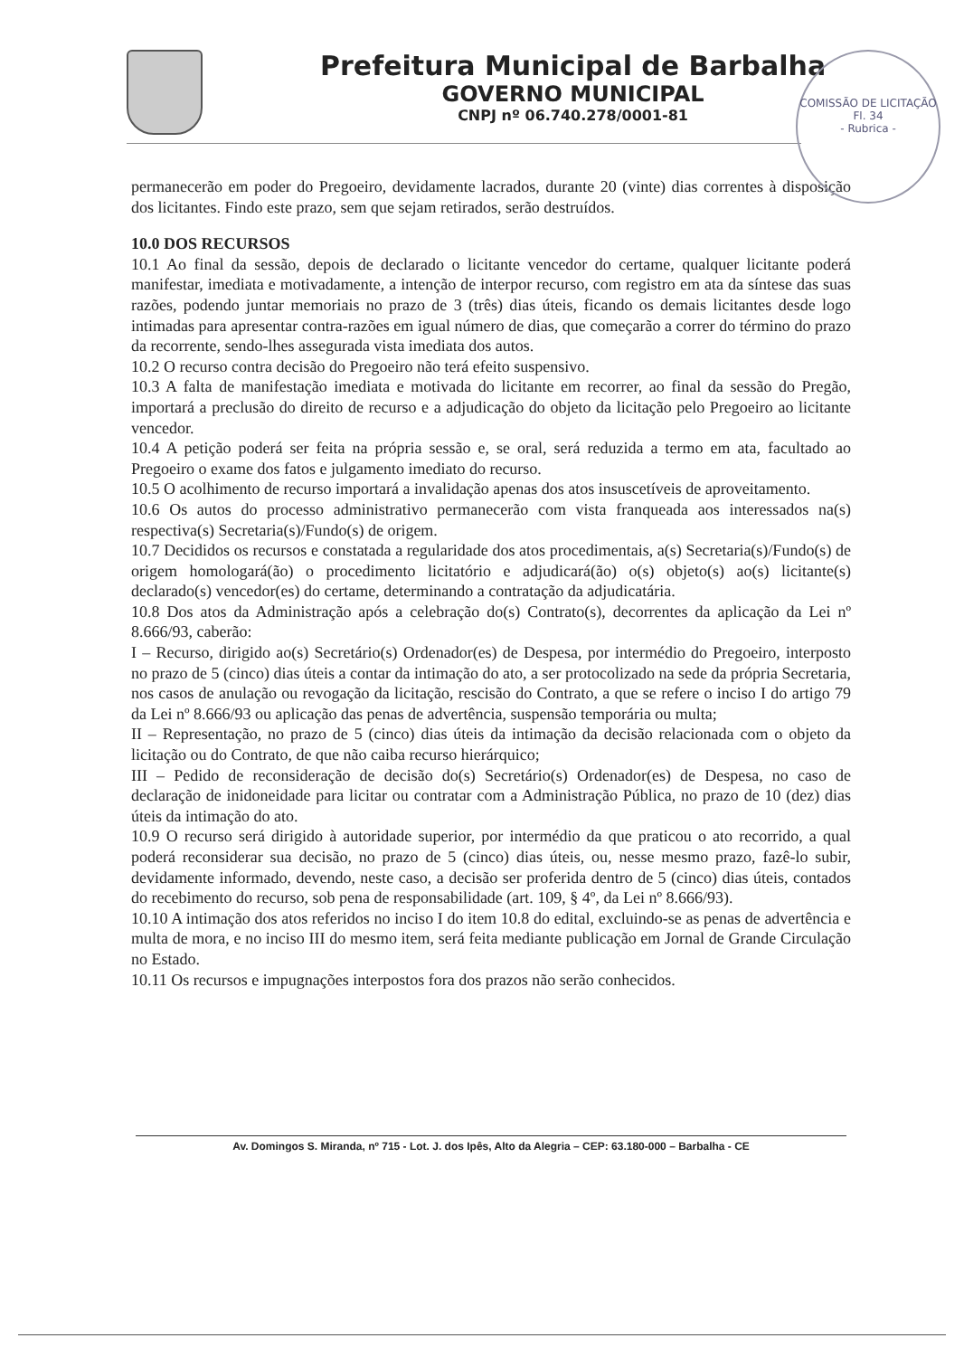Prefeitura Municipal de Barbalha
GOVERNO MUNICIPAL
CNPJ nº 06.740.278/0001-81
COMISSÃO DE LICITAÇÃO
Fl. 34
- Rubrica -
permanecerão em poder do Pregoeiro, devidamente lacrados, durante 20 (vinte) dias correntes à disposição dos licitantes. Findo este prazo, sem que sejam retirados, serão destruídos.
10.0 DOS RECURSOS
10.1 Ao final da sessão, depois de declarado o licitante vencedor do certame, qualquer licitante poderá manifestar, imediata e motivadamente, a intenção de interpor recurso, com registro em ata da síntese das suas razões, podendo juntar memoriais no prazo de 3 (três) dias úteis, ficando os demais licitantes desde logo intimadas para apresentar contra-razões em igual número de dias, que começarão a correr do término do prazo da recorrente, sendo-lhes assegurada vista imediata dos autos.
10.2 O recurso contra decisão do Pregoeiro não terá efeito suspensivo.
10.3 A falta de manifestação imediata e motivada do licitante em recorrer, ao final da sessão do Pregão, importará a preclusão do direito de recurso e a adjudicação do objeto da licitação pelo Pregoeiro ao licitante vencedor.
10.4 A petição poderá ser feita na própria sessão e, se oral, será reduzida a termo em ata, facultado ao Pregoeiro o exame dos fatos e julgamento imediato do recurso.
10.5 O acolhimento de recurso importará a invalidação apenas dos atos insuscetíveis de aproveitamento.
10.6 Os autos do processo administrativo permanecerão com vista franqueada aos interessados na(s) respectiva(s) Secretaria(s)/Fundo(s) de origem.
10.7 Decididos os recursos e constatada a regularidade dos atos procedimentais, a(s) Secretaria(s)/Fundo(s) de origem homologará(ão) o procedimento licitatório e adjudicará(ão) o(s) objeto(s) ao(s) licitante(s) declarado(s) vencedor(es) do certame, determinando a contratação da adjudicatária.
10.8 Dos atos da Administração após a celebração do(s) Contrato(s), decorrentes da aplicação da Lei nº 8.666/93, caberão:
I – Recurso, dirigido ao(s) Secretário(s) Ordenador(es) de Despesa, por intermédio do Pregoeiro, interposto no prazo de 5 (cinco) dias úteis a contar da intimação do ato, a ser protocolizado na sede da própria Secretaria, nos casos de anulação ou revogação da licitação, rescisão do Contrato, a que se refere o inciso I do artigo 79 da Lei nº 8.666/93 ou aplicação das penas de advertência, suspensão temporária ou multa;
II – Representação, no prazo de 5 (cinco) dias úteis da intimação da decisão relacionada com o objeto da licitação ou do Contrato, de que não caiba recurso hierárquico;
III – Pedido de reconsideração de decisão do(s) Secretário(s) Ordenador(es) de Despesa, no caso de declaração de inidoneidade para licitar ou contratar com a Administração Pública, no prazo de 10 (dez) dias úteis da intimação do ato.
10.9 O recurso será dirigido à autoridade superior, por intermédio da que praticou o ato recorrido, a qual poderá reconsiderar sua decisão, no prazo de 5 (cinco) dias úteis, ou, nesse mesmo prazo, fazê-lo subir, devidamente informado, devendo, neste caso, a decisão ser proferida dentro de 5 (cinco) dias úteis, contados do recebimento do recurso, sob pena de responsabilidade (art. 109, § 4º, da Lei nº 8.666/93).
10.10 A intimação dos atos referidos no inciso I do item 10.8 do edital, excluindo-se as penas de advertência e multa de mora, e no inciso III do mesmo item, será feita mediante publicação em Jornal de Grande Circulação no Estado.
10.11 Os recursos e impugnações interpostos fora dos prazos não serão conhecidos.
Av. Domingos S. Miranda, nº 715 - Lot. J. dos Ipês, Alto da Alegria – CEP: 63.180-000 – Barbalha - CE